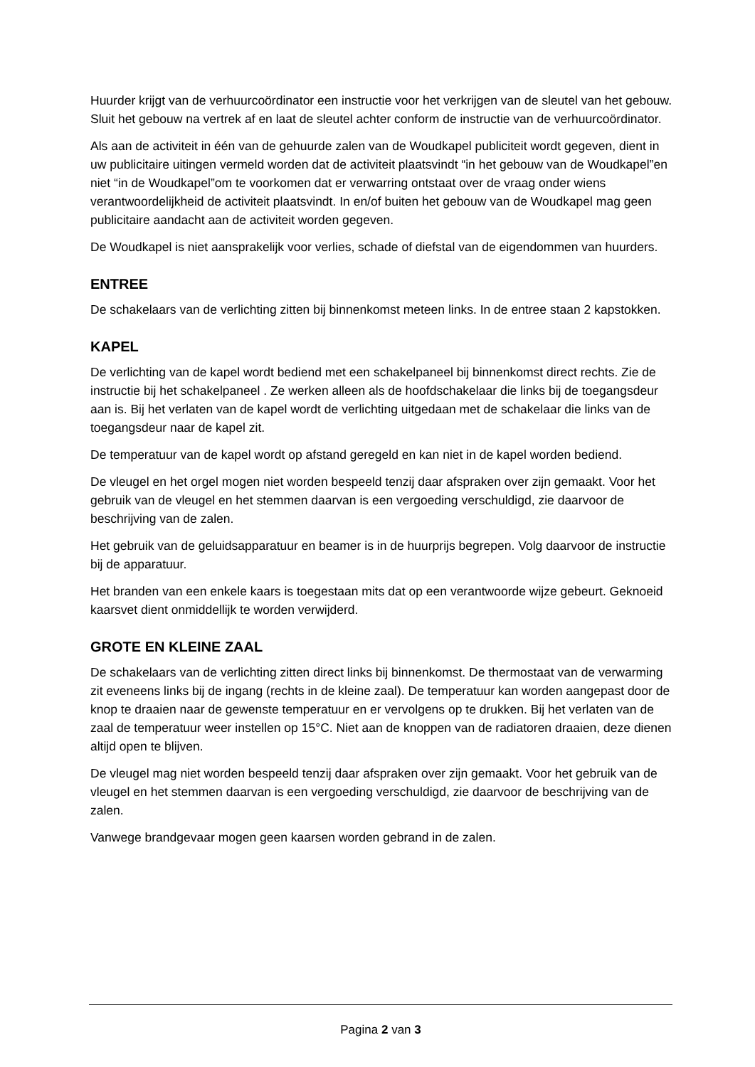Huurder krijgt van de verhuurcoördinator een instructie voor het verkrijgen van de sleutel van het gebouw. Sluit het gebouw na vertrek af en laat de sleutel achter conform de instructie van de verhuurcoördinator.
Als aan de activiteit in één van de gehuurde zalen van de Woudkapel publiciteit wordt gegeven, dient in uw publicitaire uitingen vermeld worden dat de activiteit plaatsvindt “in het gebouw van de Woudkapel”en niet “in de Woudkapel”om te voorkomen dat er verwarring ontstaat over de vraag onder wiens verantwoordelijkheid de activiteit plaatsvindt. In en/of buiten het gebouw van de Woudkapel mag geen publicitaire aandacht aan de activiteit worden gegeven.
De Woudkapel is niet aansprakelijk voor verlies, schade of diefstal van de eigendommen van huurders.
ENTREE
De schakelaars van de verlichting zitten bij binnenkomst meteen links. In de entree staan 2 kapstokken.
KAPEL
De verlichting van de kapel wordt bediend met een schakelpaneel bij binnenkomst direct rechts. Zie de instructie bij het schakelpaneel . Ze werken alleen als de hoofdschakelaar die links bij de toegangsdeur aan is. Bij het verlaten van de kapel wordt de verlichting uitgedaan met de schakelaar die links van de toegangsdeur naar de kapel zit.
De temperatuur van de kapel wordt op afstand geregeld en kan niet in de kapel worden bediend.
De vleugel en het orgel mogen niet worden bespeeld tenzij daar afspraken over zijn gemaakt. Voor het gebruik van de vleugel en het stemmen daarvan is een vergoeding verschuldigd, zie daarvoor de beschrijving van de zalen.
Het gebruik van de geluidsapparatuur en beamer is in de huurprijs begrepen. Volg daarvoor de instructie bij de apparatuur.
Het branden van een enkele kaars is toegestaan mits dat op een verantwoorde wijze gebeurt. Geknoeid kaarsvet dient onmiddellijk te worden verwijderd.
GROTE EN KLEINE ZAAL
De schakelaars van de verlichting zitten direct links bij binnenkomst. De thermostaat van de verwarming zit eveneens links bij de ingang (rechts in de kleine zaal). De temperatuur kan worden aangepast door de knop te draaien naar de gewenste temperatuur en er vervolgens op te drukken. Bij het verlaten van de zaal de temperatuur weer instellen op 15°C. Niet aan de knoppen van de radiatoren draaien, deze dienen altijd open te blijven.
De vleugel mag niet worden bespeeld tenzij daar afspraken over zijn gemaakt. Voor het gebruik van de vleugel en het stemmen daarvan is een vergoeding verschuldigd, zie daarvoor de beschrijving van de zalen.
Vanwege brandgevaar mogen geen kaarsen worden gebrand in de zalen.
Pagina 2 van 3